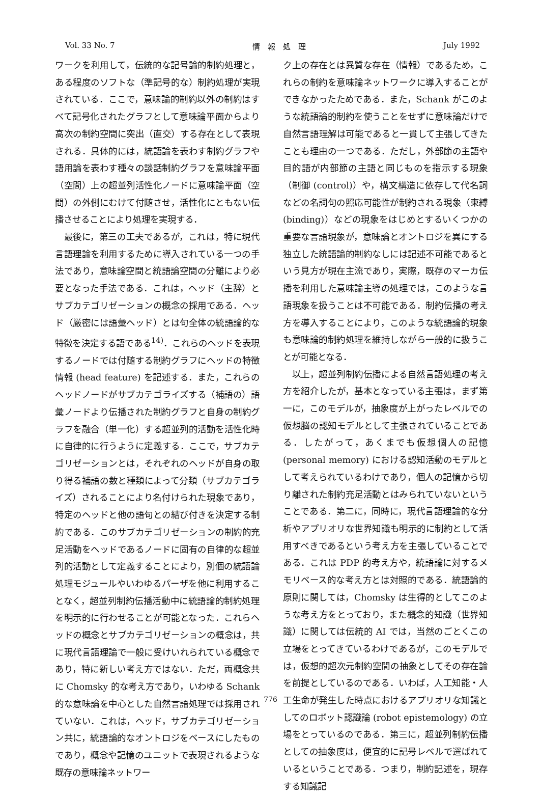Vol. 33 No. 7 情　報　処　理 July 1992
ワークを利用して，伝統的な記号論的制約処理と，ある程度のソフトな（準記号的な）制約処理が実現されている．ここで，意味論的制約以外の制約はすべて記号化されたグラフとして意味論平面からより高次の制約空間に突出（直交）する存在として表現される．具体的には，統語論を表わす制約グラフや語用論を表わす種々の談話制約グラフを意味論平面（空間）上の超並列活性化ノードに意味論平面（空間）の外側にむけて付随させ，活性化にともない伝播させることにより処理を実現する．
最後に，第三の工夫であるが，これは，特に現代言語理論を利用するために導入されている一つの手法であり，意味論空間と統語論空間の分離により必要となった手法である．これは，ヘッド（主辞）とサブカテゴリゼーションの概念の採用である．ヘッド（厳密には語彙ヘッド）とは句全体の統語論的な特徴を決定する語である<sup>14)</sup>．これらのヘッドを表現するノードでは付随する制約グラフにヘッドの特徴情報 (head feature) を記述する．また，これらのヘッドノードがサブカテゴライズする（補語の）語彙ノードより伝播された制約グラフと自身の制約グラフを融合（単一化）する超並列的活動を活性化時に自律的に行うように定義する．ここで，サブカテゴリゼーションとは，それぞれのヘッドが自身の取り得る補語の数と種類によって分類（サブカテゴライズ）されることにより名付けられた現象であり，特定のヘッドと他の語句との結び付きを決定する制約である．このサブカテゴリゼーションの制約的充足活動をヘッドであるノードに固有の自律的な超並列的活動として定義することにより，別個の統語論処理モジュールやいわゆるパーザを他に利用することなく，超並列制約伝播活動中に統語論的制約処理を明示的に行わせることが可能となった．これらヘッドの概念とサブカテゴリゼーションの概念は，共に現代言語理論で一般に受けいれられている概念であり，特に新しい考え方ではない．ただ，両概念共に Chomsky 的な考え方であり，いわゆる Schank 的な意味論を中心とした自然言語処理では採用されていない．これは，ヘッド，サブカテゴリゼーション共に，統語論的なオントロジをベースにしたものであり，概念や記憶のユニットで表現されるような既存の意味論ネットワー
ク上の存在とは異質な存在（情報）であるため，これらの制約を意味論ネットワークに導入することができなかったためである．また，Schank がこのような統語論的制約を使うことをせずに意味論だけで自然言語理解は可能であると一貫して主張してきたことも理由の一つである．ただし，外部節の主語や目的語が内部節の主語と同じものを指示する現象（制御 (control)）や，構文構造に依存して代名詞などの名詞句の照応可能性が制約される現象（束縛 (binding)）などの現象をはじめとするいくつかの重要な言語現象が，意味論とオントロジを異にする独立した統語論的制約なしには記述不可能であるという見方が現在主流であり，実際，既存のマーカ伝播を利用した意味論主導の処理では，このような言語現象を扱うことは不可能である．制約伝播の考え方を導入することにより，このような統語論的現象も意味論的制約処理を維持しながら一般的に扱うことが可能となる．
以上，超並列制約伝播による自然言語処理の考え方を紹介したが，基本となっている主張は，まず第一に，このモデルが，抽象度が上がったレベルでの仮想脳の認知モデルとして主張されていることである．したがって，あくまでも仮想個人の記憶 (personal memory) における認知活動のモデルとして考えられているわけであり，個人の記憶から切り離された制約充足活動とはみられていないということである．第二に，同時に，現代言語理論的な分析やアプリオリな世界知識も明示的に制約として活用すべきであるという考え方を主張していることである．これは PDP 的考え方や，統語論に対するメモリベース的な考え方とは対照的である．統語論的原則に関しては，Chomsky は生得的としてこのような考え方をとっており，また概念的知識（世界知識）に関しては伝統的 AI では，当然のごとくこの立場をとってきているわけであるが，このモデルでは，仮想的超次元制約空間の抽象としてその存在論を前提としているのである．いわば，人工知能・人工生命が発生した時点におけるアプリオリな知識としてのロボット認識論 (robot epistemology) の立場をとっているのである．第三に，超並列制約伝播としての抽象度は，便宜的に記号レベルで選ばれているということである．つまり，制約記述を，現存する知識記
776